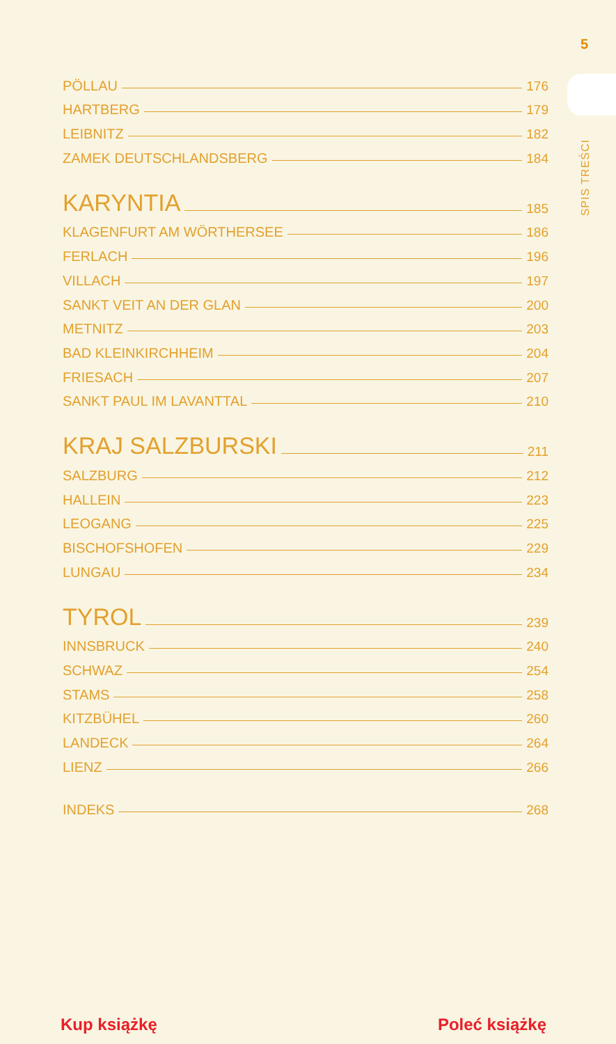5
SPIS TREŚCI
PÖLLAU 176
HARTBERG 179
LEIBNITZ 182
ZAMEK DEUTSCHLANDSBERG 184
KARYNTIA 185
KLAGENFURT AM WÖRTHERSEE 186
FERLACH 196
VILLACH 197
SANKT VEIT AN DER GLAN 200
METNITZ 203
BAD KLEINKIRCHHEIM 204
FRIESACH 207
SANKT PAUL IM LAVANTTAL 210
KRAJ SALZBURSKI 211
SALZBURG 212
HALLEIN 223
LEOGANG 225
BISCHOFSHOFEN 229
LUNGAU 234
TYROL 239
INNSBRUCK 240
SCHWAZ 254
STAMS 258
KITZBÜHEL 260
LANDECK 264
LIENZ 266
INDEKS 268
Kup książkę Poleć książkę